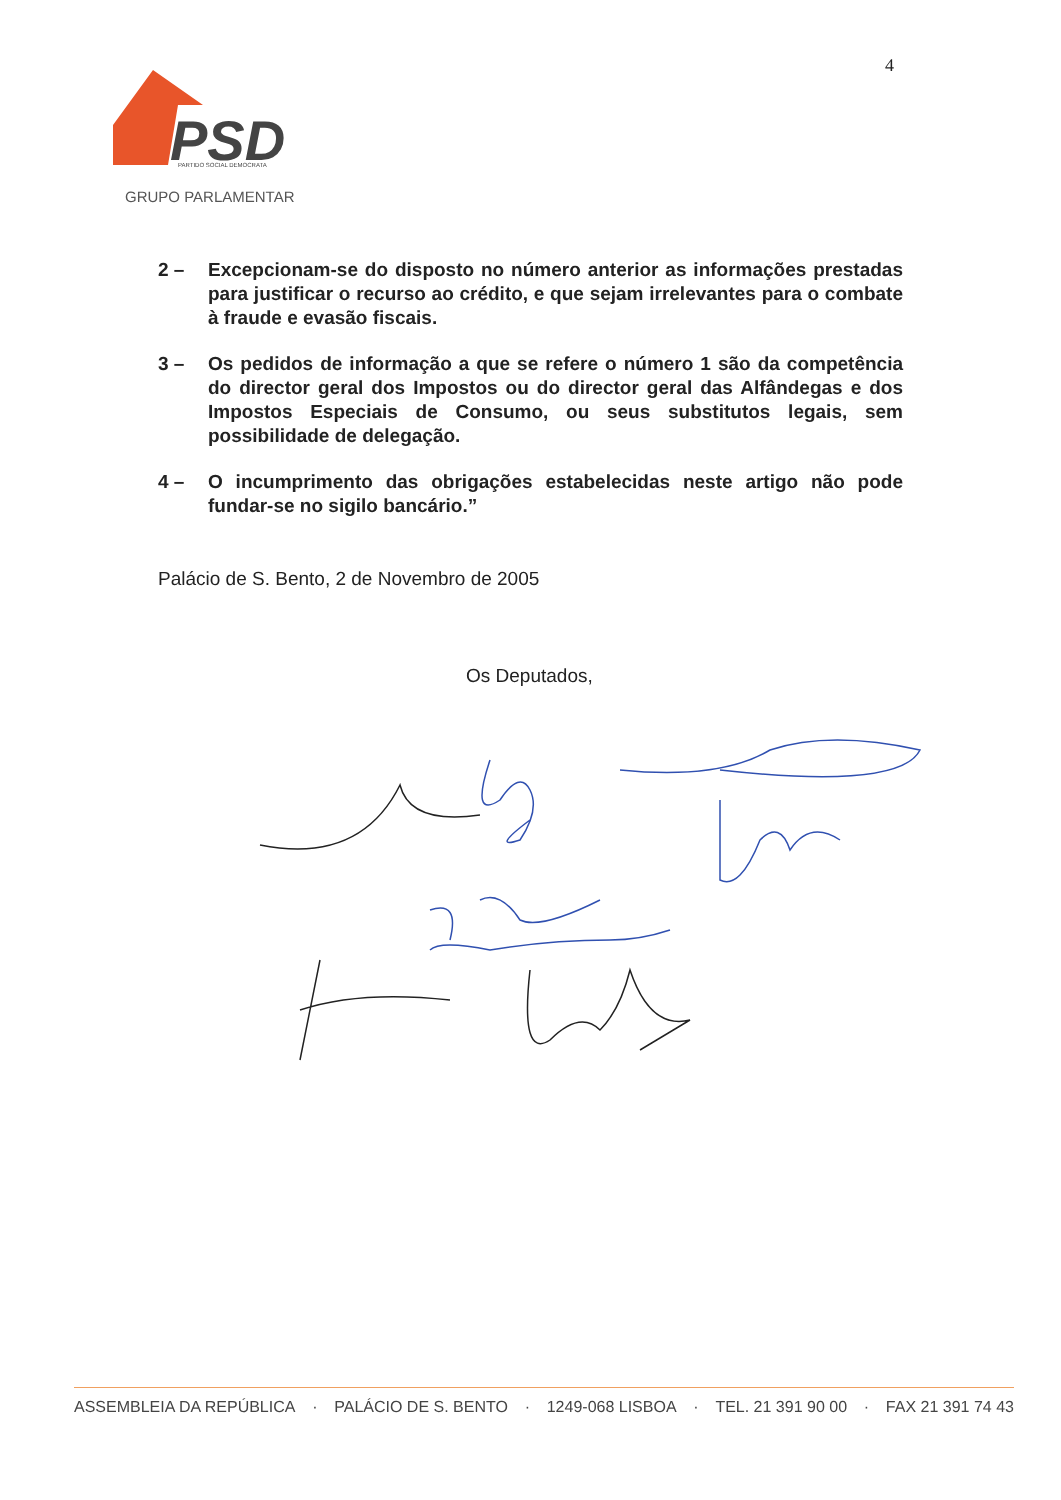4
PSD
PARTIDO SOCIAL DEMOCRATA
GRUPO PARLAMENTAR
2 – Excepcionam-se do disposto no número anterior as informações prestadas para justificar o recurso ao crédito, e que sejam irrelevantes para o combate à fraude e evasão fiscais.
3 – Os pedidos de informação a que se refere o número 1 são da competência do director geral dos Impostos ou do director geral das Alfândegas e dos Impostos Especiais de Consumo, ou seus substitutos legais, sem possibilidade de delegação.
4 – O incumprimento das obrigações estabelecidas neste artigo não pode fundar-se no sigilo bancário.”
Palácio de S. Bento, 2 de Novembro de 2005
Os Deputados,
ASSEMBLEIA DA REPÚBLICA · PALÁCIO DE S. BENTO · 1249-068 LISBOA · TEL. 21 391 90 00 · FAX 21 391 74 43